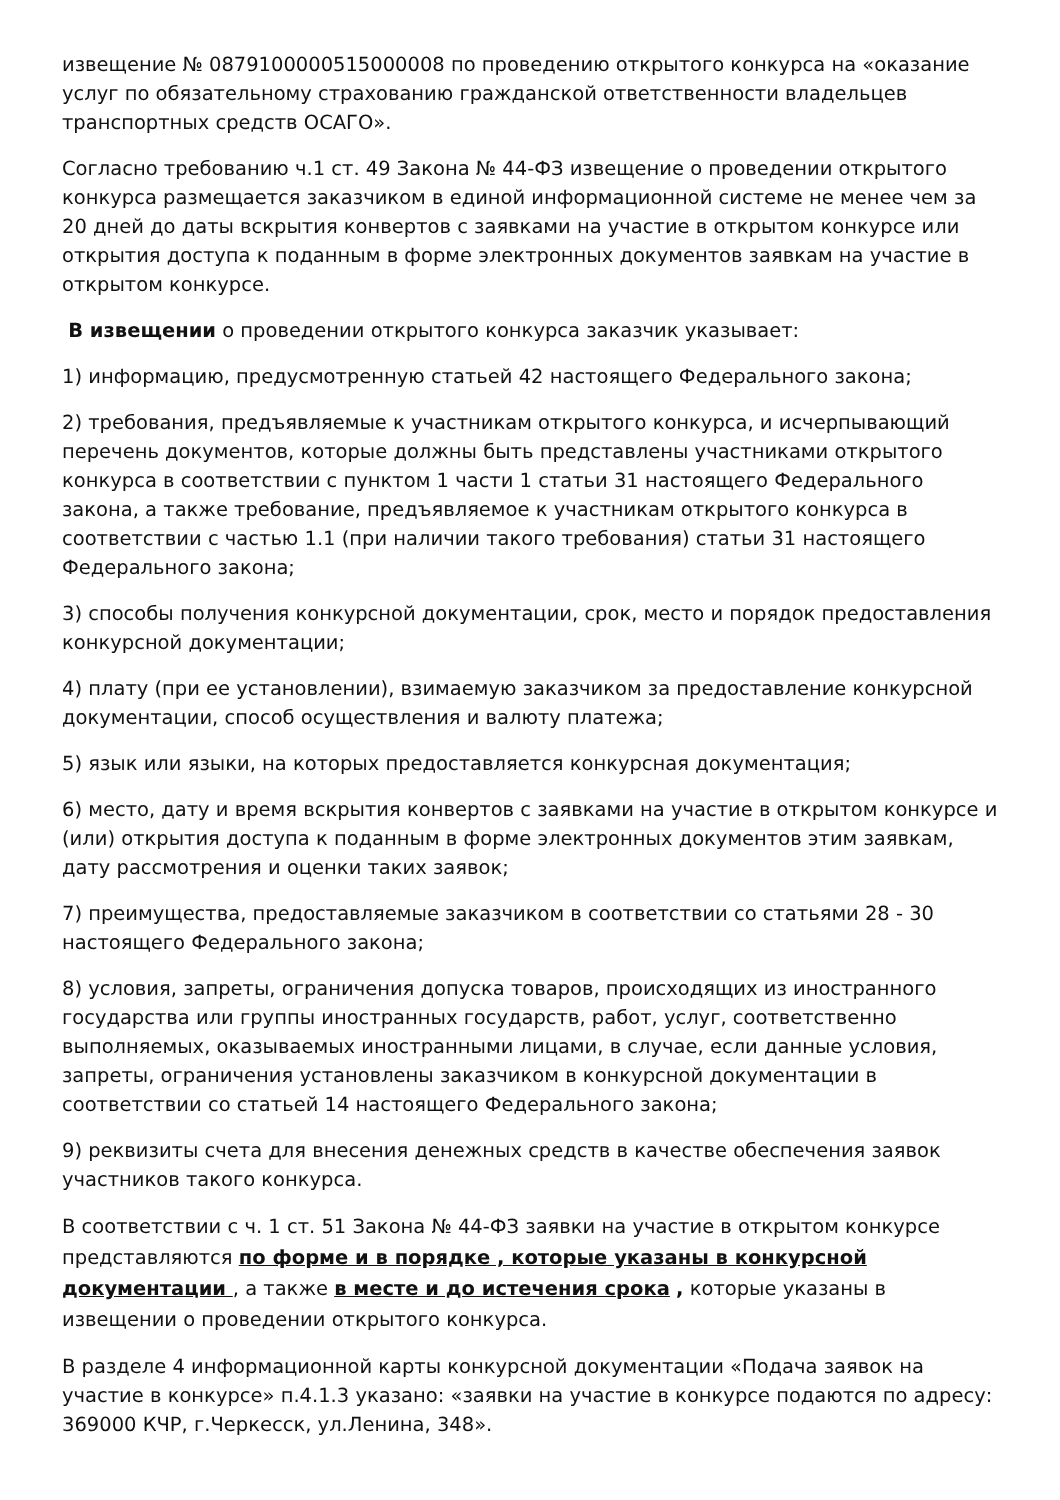извещение № 0879100000515000008 по проведению открытого конкурса на «оказание услуг по обязательному страхованию гражданской ответственности владельцев транспортных средств ОСАГО».
Согласно требованию ч.1 ст. 49 Закона № 44-ФЗ извещение о проведении открытого конкурса размещается заказчиком в единой информационной системе не менее чем за 20 дней до даты вскрытия конвертов с заявками на участие в открытом конкурсе или открытия доступа к поданным в форме электронных документов заявкам на участие в открытом конкурсе.
В извещении о проведении открытого конкурса заказчик указывает:
1) информацию, предусмотренную статьей 42 настоящего Федерального закона;
2) требования, предъявляемые к участникам открытого конкурса, и исчерпывающий перечень документов, которые должны быть представлены участниками открытого конкурса в соответствии с пунктом 1 части 1 статьи 31 настоящего Федерального закона, а также требование, предъявляемое к участникам открытого конкурса в соответствии с частью 1.1 (при наличии такого требования) статьи 31 настоящего Федерального закона;
3) способы получения конкурсной документации, срок, место и порядок предоставления конкурсной документации;
4) плату (при ее установлении), взимаемую заказчиком за предоставление конкурсной документации, способ осуществления и валюту платежа;
5) язык или языки, на которых предоставляется конкурсная документация;
6) место, дату и время вскрытия конвертов с заявками на участие в открытом конкурсе и (или) открытия доступа к поданным в форме электронных документов этим заявкам, дату рассмотрения и оценки таких заявок;
7) преимущества, предоставляемые заказчиком в соответствии со статьями 28 - 30 настоящего Федерального закона;
8) условия, запреты, ограничения допуска товаров, происходящих из иностранного государства или группы иностранных государств, работ, услуг, соответственно выполняемых, оказываемых иностранными лицами, в случае, если данные условия, запреты, ограничения установлены заказчиком в конкурсной документации в соответствии со статьей 14 настоящего Федерального закона;
9) реквизиты счета для внесения денежных средств в качестве обеспечения заявок участников такого конкурса.
В соответствии с ч. 1 ст. 51 Закона № 44-ФЗ заявки на участие в открытом конкурсе представляются по форме и в порядке , которые указаны в конкурсной документации , а также в месте и до истечения срока , которые указаны в извещении о проведении открытого конкурса.
В разделе 4 информационной карты конкурсной документации «Подача заявок на участие в конкурсе» п.4.1.3 указано: «заявки на участие в конкурсе подаются по адресу: 369000 КЧР, г.Черкесск, ул.Ленина, 348».